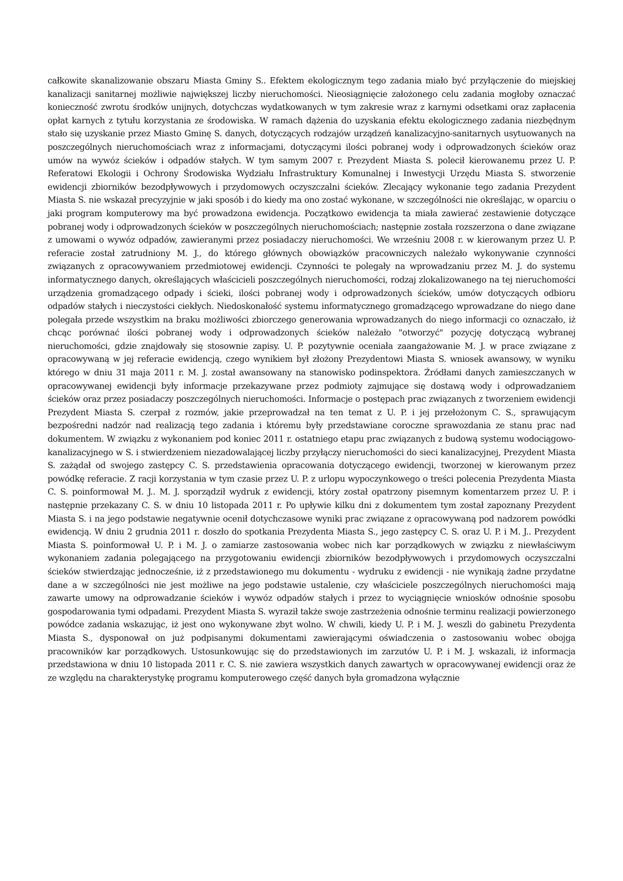całkowite skanalizowanie obszaru Miasta Gminy S.. Efektem ekologicznym tego zadania miało być przyłączenie do miejskiej kanalizacji sanitarnej możliwie największej liczby nieruchomości. Nieosiągnięcie założonego celu zadania mogłoby oznaczać konieczność zwrotu środków unijnych, dotychczas wydatkowanych w tym zakresie wraz z karnymi odsetkami oraz zapłacenia opłat karnych z tytułu korzystania ze środowiska. W ramach dążenia do uzyskania efektu ekologicznego zadania niezbędnym stało się uzyskanie przez Miasto Gminę S. danych, dotyczących rodzajów urządzeń kanalizacyjno-sanitarnych usytuowanych na poszczególnych nieruchomościach wraz z informacjami, dotyczącymi ilości pobranej wody i odprowadzonych ścieków oraz umów na wywóz ścieków i odpadów stałych. W tym samym 2007 r. Prezydent Miasta S. polecił kierowanemu przez U. P. Referatowi Ekologii i Ochrony Środowiska Wydziału Infrastruktury Komunalnej i Inwestycji Urzędu Miasta S. stworzenie ewidencji zbiorników bezodpływowych i przydomowych oczyszczalni ścieków. Zlecający wykonanie tego zadania Prezydent Miasta S. nie wskazał precyzyjnie w jaki sposób i do kiedy ma ono zostać wykonane, w szczególności nie określając, w oparciu o jaki program komputerowy ma być prowadzona ewidencja. Początkowo ewidencja ta miała zawierać zestawienie dotyczące pobranej wody i odprowadzonych ścieków w poszczególnych nieruchomościach; następnie została rozszerzona o dane związane z umowami o wywóz odpadów, zawieranymi przez posiadaczy nieruchomości. We wrześniu 2008 r. w kierowanym przez U. P. referacie został zatrudniony M. J., do którego głównych obowiązków pracowniczych należało wykonywanie czynności związanych z opracowywaniem przedmiotowej ewidencji. Czynności te polegały na wprowadzaniu przez M. J. do systemu informatycznego danych, określających właścicieli poszczególnych nieruchomości, rodzaj zlokalizowanego na tej nieruchomości urządzenia gromadzącego odpady i ścieki, ilości pobranej wody i odprowadzonych ścieków, umów dotyczących odbioru odpadów stałych i nieczystości ciekłych. Niedoskonałość systemu informatycznego gromadzącego wprowadzane do niego dane polegała przede wszystkim na braku możliwości zbiorczego generowania wprowadzanych do niego informacji co oznaczało, iż chcąc porównać ilości pobranej wody i odprowadzonych ścieków należało "otworzyć" pozycję dotyczącą wybranej nieruchomości, gdzie znajdowały się stosownie zapisy. U. P. pozytywnie oceniała zaangażowanie M. J. w prace związane z opracowywaną w jej referacie ewidencją, czego wynikiem był złożony Prezydentowi Miasta S. wniosek awansowy, w wyniku którego w dniu 31 maja 2011 r. M. J. został awansowany na stanowisko podinspektora. Źródłami danych zamieszczanych w opracowywanej ewidencji były informacje przekazywane przez podmioty zajmujące się dostawą wody i odprowadzaniem ścieków oraz przez posiadaczy poszczególnych nieruchomości. Informacje o postępach prac związanych z tworzeniem ewidencji Prezydent Miasta S. czerpał z rozmów, jakie przeprowadzał na ten temat z U. P. i jej przełożonym C. S., sprawującym bezpośredni nadzór nad realizacją tego zadania i któremu były przedstawiane coroczne sprawozdania ze stanu prac nad dokumentem. W związku z wykonaniem pod koniec 2011 r. ostatniego etapu prac związanych z budową systemu wodociągowo-kanalizacyjnego w S. i stwierdzeniem niezadowalającej liczby przyłączy nieruchomości do sieci kanalizacyjnej, Prezydent Miasta S. zażądał od swojego zastępcy C. S. przedstawienia opracowania dotyczącego ewidencji, tworzonej w kierowanym przez powódkę referacie. Z racji korzystania w tym czasie przez U. P. z urlopu wypoczynkowego o treści polecenia Prezydenta Miasta C. S. poinformował M. J.. M. J. sporządził wydruk z ewidencji, który został opatrzony pisemnym komentarzem przez U. P. i następnie przekazany C. S. w dniu 10 listopada 2011 r. Po upływie kilku dni z dokumentem tym został zapoznany Prezydent Miasta S. i na jego podstawie negatywnie ocenił dotychczasowe wyniki prac związane z opracowywaną pod nadzorem powódki ewidencją. W dniu 2 grudnia 2011 r. doszło do spotkania Prezydenta Miasta S., jego zastępcy C. S. oraz U. P. i M. J.. Prezydent Miasta S. poinformował U. P. i M. J. o zamiarze zastosowania wobec nich kar porządkowych w związku z niewłaściwym wykonaniem zadania polegającego na przygotowaniu ewidencji zbiorników bezodpływowych i przydomowych oczyszczalni ścieków stwierdzając jednocześnie, iż z przedstawionego mu dokumentu - wydruku z ewidencji - nie wynikają żadne przydatne dane a w szczególności nie jest możliwe na jego podstawie ustalenie, czy właściciele poszczególnych nieruchomości mają zawarte umowy na odprowadzanie ścieków i wywóz odpadów stałych i przez to wyciągnięcie wniosków odnośnie sposobu gospodarowania tymi odpadami. Prezydent Miasta S. wyraził także swoje zastrzeżenia odnośnie terminu realizacji powierzonego powódce zadania wskazując, iż jest ono wykonywane zbyt wolno. W chwili, kiedy U. P. i M. J. weszli do gabinetu Prezydenta Miasta S., dysponował on już podpisanymi dokumentami zawierającymi oświadczenia o zastosowaniu wobec obojga pracowników kar porządkowych. Ustosunkowując się do przedstawionych im zarzutów U. P. i M. J. wskazali, iż informacja przedstawiona w dniu 10 listopada 2011 r. C. S. nie zawiera wszystkich danych zawartych w opracowywanej ewidencji oraz że ze względu na charakterystykę programu komputerowego część danych była gromadzona wyłącznie